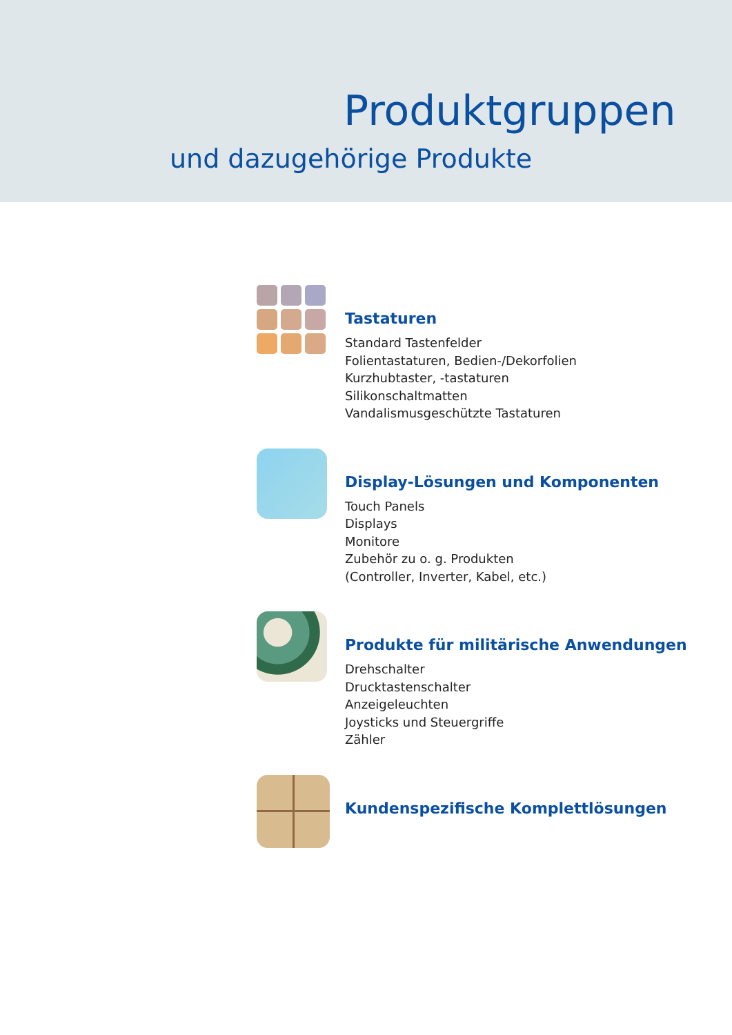Produktgruppen
und dazugehörige Produkte
Tastaturen
Standard Tastenfelder
Folientastaturen, Bedien-/Dekorfolien
Kurzhubtaster, -tastaturen
Silikonschaltmatten
Vandalismusgeschützte Tastaturen
Display-Lösungen und Komponenten
Touch Panels
Displays
Monitore
Zubehör zu o. g. Produkten
(Controller, Inverter, Kabel, etc.)
Produkte für militärische Anwendungen
Drehschalter
Drucktastenschalter
Anzeigeleuchten
Joysticks und Steuergriffe
Zähler
Kundenspezifische Komplettlösungen